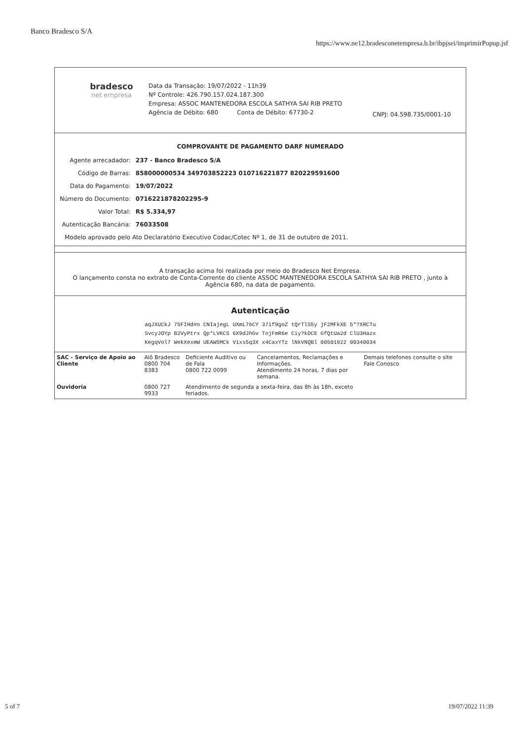Banco Bradesco S/A
https://www.ne12.bradesconetempresa.b.br/ibpjsei/imprimirPopup.jsf
bradesco
net empresa
Data da Transação: 19/07/2022 - 11h39
Nº Controle: 426.790.157.024.187.300
Empresa: ASSOC MANTENEDORA ESCOLA SATHYA SAI RIB PRETO
Agência de Débito: 680 Conta de Débito: 67730-2
CNPJ: 04.598.735/0001-10
COMPROVANTE DE PAGAMENTO DARF NUMERADO
| Agente arrecadador: | 237 - Banco Bradesco S/A |
| Código de Barras: | 858000000534 349703852223 010716221877 820229591600 |
| Data do Pagamento: | 19/07/2022 |
| Número do Documento: | 0716221878202295-9 |
| Valor Total: | R$ 5.334,97 |
| Autenticação Bancária: | 76033508 |
Modelo aprovado pelo Ato Declaratório Executivo Codac/Cotec Nº 1, de 31 de outubro de 2011.
A transação acima foi realizada por meio do Bradesco Net Empresa.
O lançamento consta no extrato de Conta-Corrente do cliente ASSOC MANTENEDORA ESCOLA SATHYA SAI RIB PRETO , junto à Agência 680, na data de pagamento.
Autenticação
aqJXUCkJ 75FIHd#o CNIajegL UXmL76CY 37if9goZ tQrTlS5y jF2MFkXE 5*?XRCTu
SvcyJOYp B2VyPtrx Qp*LVKCS 6X9dJhGv TojFmR6e Ciy?kDCE GfQtUa2d ClU3Hazx
KegqVol7 WekXexmW UEAW5MCk Vixs5q3X x4CaxYTz lNkVNQBl 00501922 00340034
| SAC - Serviço de Apoio ao Cliente | Alô Bradesco 0800 704 8383 | Deficiente Auditivo ou de Fala 0800 722 0099 | Cancelamentos, Reclamações e Informações. Atendimento 24 horas, 7 dias por semana. | Demais telefones consulte o site Fale Conosco |
| Ouvidoria | 0800 727 9933 | Atendimento de segunda a sexta-feira, das 8h às 18h, exceto feriados. | | |
5 of 7 19/07/2022 11:39